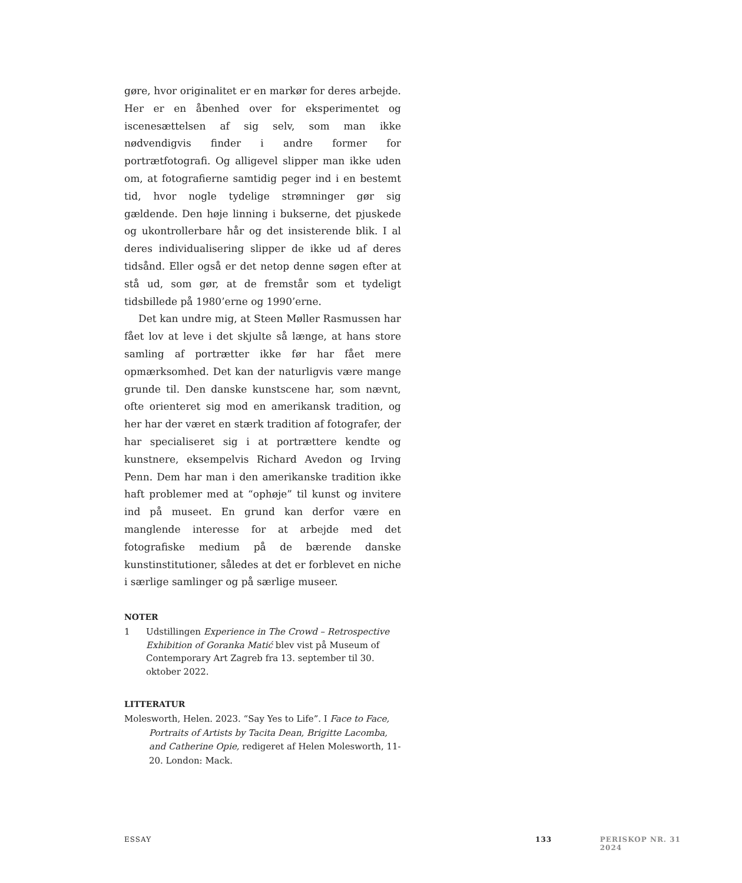gøre, hvor originalitet er en markør for deres arbejde. Her er en åbenhed over for eksperimentet og iscenesættelsen af sig selv, som man ikke nødvendigvis finder i andre former for portrætfotografi. Og alligevel slipper man ikke uden om, at fotografierne samtidig peger ind i en bestemt tid, hvor nogle tydelige strømninger gør sig gældende. Den høje linning i bukserne, det pjuskede og ukontrollerbare hår og det insisterende blik. I al deres individualisering slipper de ikke ud af deres tidsånd. Eller også er det netop denne søgen efter at stå ud, som gør, at de fremstår som et tydeligt tidsbillede på 1980’erne og 1990’erne.
Det kan undre mig, at Steen Møller Rasmussen har fået lov at leve i det skjulte så længe, at hans store samling af portrætter ikke før har fået mere opmærksomhed. Det kan der naturligvis være mange grunde til. Den danske kunstscene har, som nævnt, ofte orienteret sig mod en amerikansk tradition, og her har der været en stærk tradition af fotografer, der har specialiseret sig i at portrættere kendte og kunstnere, eksempelvis Richard Avedon og Irving Penn. Dem har man i den amerikanske tradition ikke haft problemer med at “ophøje” til kunst og invitere ind på museet. En grund kan derfor være en manglende interesse for at arbejde med det fotografiske medium på de bærende danske kunstinstitutioner, således at det er forblevet en niche i særlige samlinger og på særlige museer.
NOTER
1 Udstillingen Experience in The Crowd – Retrospective Exhibition of Goranka Matić blev vist på Museum of Contemporary Art Zagreb fra 13. september til 30. oktober 2022.
LITTERATUR
Molesworth, Helen. 2023. “Say Yes to Life”. I Face to Face, Portraits of Artists by Tacita Dean, Brigitte Lacomba, and Catherine Opie, redigeret af Helen Molesworth, 11-20. London: Mack.
ESSAY 133 PERISKOP NR. 31 2024